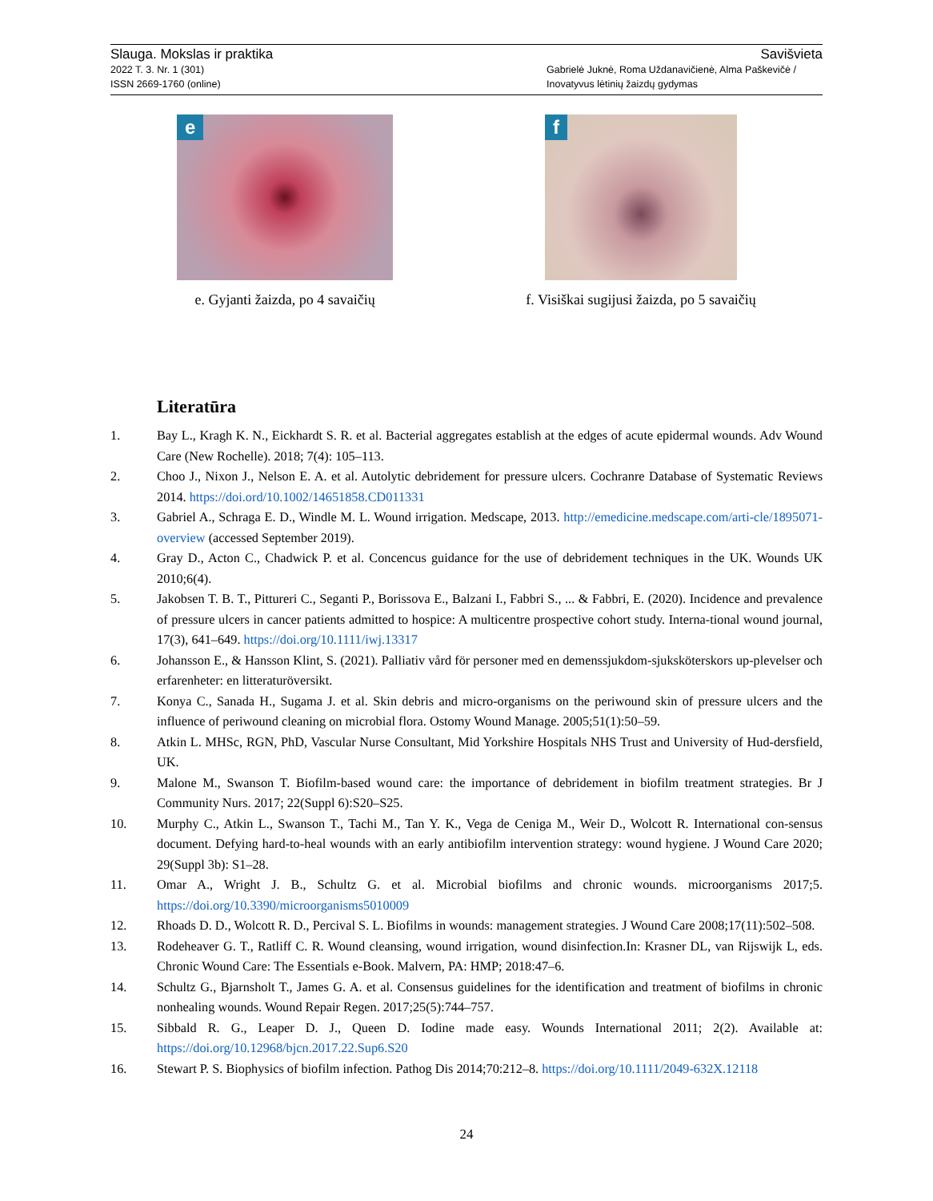Slauga. Mokslas ir praktika Savišvieta
2022 T. 3. Nr. 1 (301)
ISSN 2669-1760 (online) Gabrielė Juknė, Roma Uždanavičienė, Alma Paškevičė /
Inovatyvus lėtinių žaizdų gydymas
e
e. Gyjanti žaizda, po 4 savaičių
f
f. Visiškai sugijusi žaizda, po 5 savaičių
Literatūra
1. Bay L., Kragh K. N., Eickhardt S. R. et al. Bacterial aggregates establish at the edges of acute epidermal wounds. Adv Wound Care (New Rochelle). 2018; 7(4): 105–113.
2. Choo J., Nixon J., Nelson E. A. et al. Autolytic debridement for pressure ulcers. Cochranre Database of Systematic Reviews 2014. https://doi.ord/10.1002/14651858.CD011331
3. Gabriel A., Schraga E. D., Windle M. L. Wound irrigation. Medscape, 2013. http://emedicine.medscape.com/arti-cle/1895071-overview (accessed September 2019).
4. Gray D., Acton C., Chadwick P. et al. Concencus guidance for the use of debridement techniques in the UK. Wounds UK 2010;6(4).
5. Jakobsen T. B. T., Pittureri C., Seganti P., Borissova E., Balzani I., Fabbri S., ... & Fabbri, E. (2020). Incidence and prevalence of pressure ulcers in cancer patients admitted to hospice: A multicentre prospective cohort study. Interna-tional wound journal, 17(3), 641–649. https://doi.org/10.1111/iwj.13317
6. Johansson E., & Hansson Klint, S. (2021). Palliativ vård för personer med en demenssjukdom-sjuksköterskors up-plevelser och erfarenheter: en litteraturöversikt.
7. Konya C., Sanada H., Sugama J. et al. Skin debris and micro-organisms on the periwound skin of pressure ulcers and the influence of periwound cleaning on microbial flora. Ostomy Wound Manage. 2005;51(1):50–59.
8. Atkin L. MHSc, RGN, PhD, Vascular Nurse Consultant, Mid Yorkshire Hospitals NHS Trust and University of Hud-dersfield, UK.
9. Malone M., Swanson T. Biofilm-based wound care: the importance of debridement in biofilm treatment strategies. Br J Community Nurs. 2017; 22(Suppl 6):S20–S25.
10. Murphy C., Atkin L., Swanson T., Tachi M., Tan Y. K., Vega de Ceniga M., Weir D., Wolcott R. International con-sensus document. Defying hard-to-heal wounds with an early antibiofilm intervention strategy: wound hygiene. J Wound Care 2020; 29(Suppl 3b): S1–28.
11. Omar A., Wright J. B., Schultz G. et al. Microbial biofilms and chronic wounds. microorganisms 2017;5. https://doi.org/10.3390/microorganisms5010009
12. Rhoads D. D., Wolcott R. D., Percival S. L. Biofilms in wounds: management strategies. J Wound Care 2008;17(11):502–508.
13. Rodeheaver G. T., Ratliff C. R. Wound cleansing, wound irrigation, wound disinfection.In: Krasner DL, van Rijswijk L, eds. Chronic Wound Care: The Essentials e-Book. Malvern, PA: HMP; 2018:47–6.
14. Schultz G., Bjarnsholt T., James G. A. et al. Consensus guidelines for the identification and treatment of biofilms in chronic nonhealing wounds. Wound Repair Regen. 2017;25(5):744–757.
15. Sibbald R. G., Leaper D. J., Queen D. Iodine made easy. Wounds International 2011; 2(2). Available at: https://doi.org/10.12968/bjcn.2017.22.Sup6.S20
16. Stewart P. S. Biophysics of biofilm infection. Pathog Dis 2014;70:212–8. https://doi.org/10.1111/2049-632X.12118
24